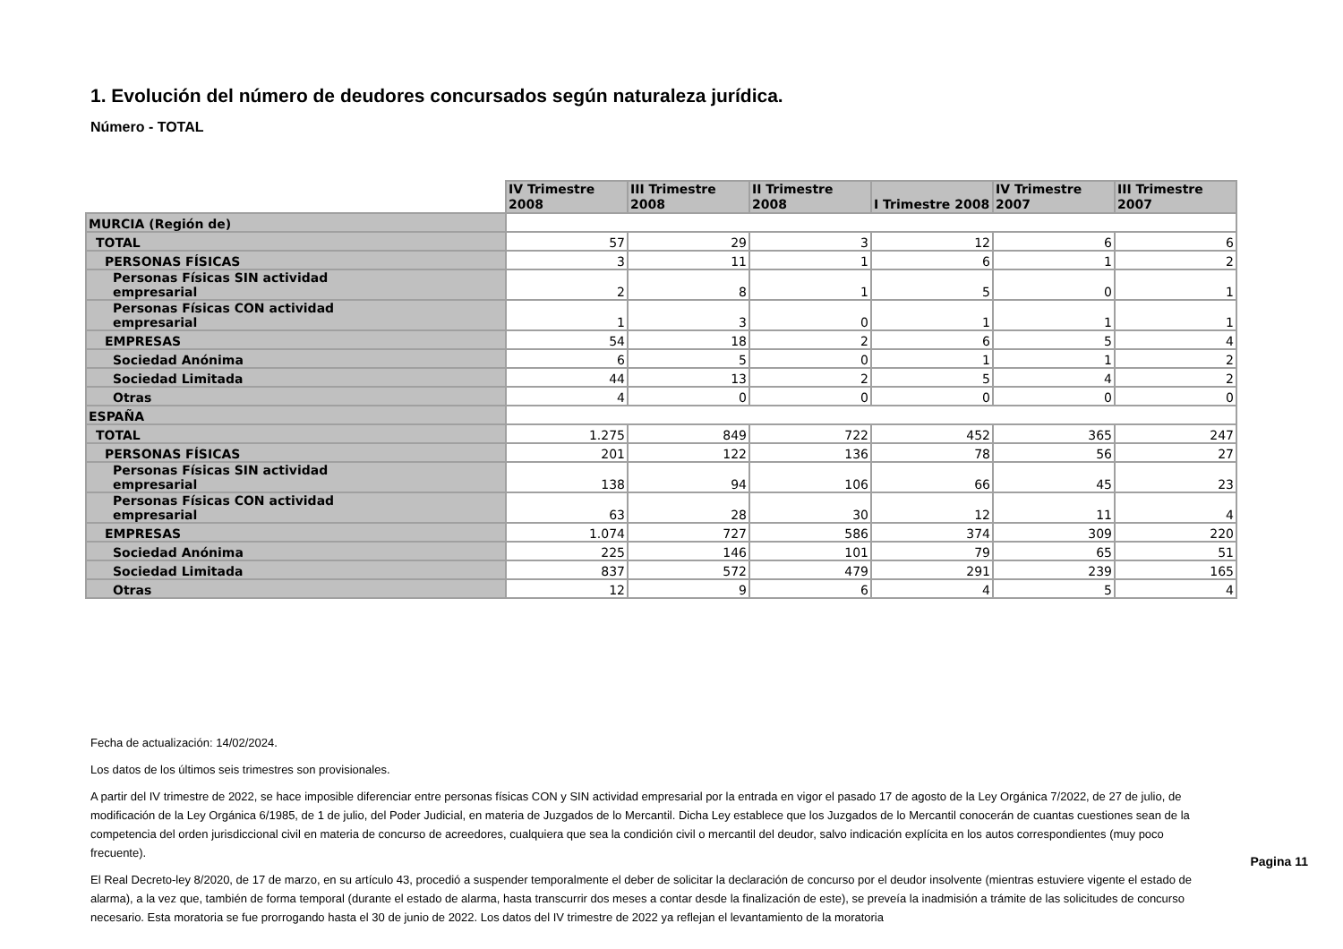1. Evolución del número de deudores concursados según naturaleza jurídica.
Número - TOTAL
| | IV Trimestre 2008 | III Trimestre 2008 | II Trimestre 2008 | I Trimestre 2008 | IV Trimestre 2007 | III Trimestre 2007 |
| MURCIA (Región de) | | | | | | |
| TOTAL | 57 | 29 | 3 | 12 | 6 | 6 |
| PERSONAS FÍSICAS | 3 | 11 | 1 | 6 | 1 | 2 |
| Personas Físicas SIN actividad empresarial | 2 | 8 | 1 | 5 | 0 | 1 |
| Personas Físicas CON actividad empresarial | 1 | 3 | 0 | 1 | 1 | 1 |
| EMPRESAS | 54 | 18 | 2 | 6 | 5 | 4 |
| Sociedad Anónima | 6 | 5 | 0 | 1 | 1 | 2 |
| Sociedad Limitada | 44 | 13 | 2 | 5 | 4 | 2 |
| Otras | 4 | 0 | 0 | 0 | 0 | 0 |
| ESPAÑA | | | | | | |
| TOTAL | 1.275 | 849 | 722 | 452 | 365 | 247 |
| PERSONAS FÍSICAS | 201 | 122 | 136 | 78 | 56 | 27 |
| Personas Físicas SIN actividad empresarial | 138 | 94 | 106 | 66 | 45 | 23 |
| Personas Físicas CON actividad empresarial | 63 | 28 | 30 | 12 | 11 | 4 |
| EMPRESAS | 1.074 | 727 | 586 | 374 | 309 | 220 |
| Sociedad Anónima | 225 | 146 | 101 | 79 | 65 | 51 |
| Sociedad Limitada | 837 | 572 | 479 | 291 | 239 | 165 |
| Otras | 12 | 9 | 6 | 4 | 5 | 4 |
Fecha de actualización: 14/02/2024.
Los datos de los últimos seis trimestres son provisionales.
A partir del IV trimestre de 2022, se hace imposible diferenciar entre personas físicas CON y SIN actividad empresarial por la entrada en vigor el pasado 17 de agosto de la Ley Orgánica 7/2022, de 27 de julio, de modificación de la Ley Orgánica 6/1985, de 1 de julio, del Poder Judicial, en materia de Juzgados de lo Mercantil. Dicha Ley establece que los Juzgados de lo Mercantil conocerán de cuantas cuestiones sean de la competencia del orden jurisdiccional civil en materia de concurso de acreedores, cualquiera que sea la condición civil o mercantil del deudor, salvo indicación explícita en los autos correspondientes (muy poco frecuente).
El Real Decreto-ley 8/2020, de 17 de marzo, en su artículo 43, procedió a suspender temporalmente el deber de solicitar la declaración de concurso por el deudor insolvente (mientras estuviere vigente el estado de alarma), a la vez que, también de forma temporal (durante el estado de alarma, hasta transcurrir dos meses a contar desde la finalización de este), se preveía la inadmisión a trámite de las solicitudes de concurso necesario. Esta moratoria se fue prorrogando hasta el 30 de junio de 2022. Los datos del IV trimestre de 2022 ya reflejan el levantamiento de la moratoria
Pagina 11